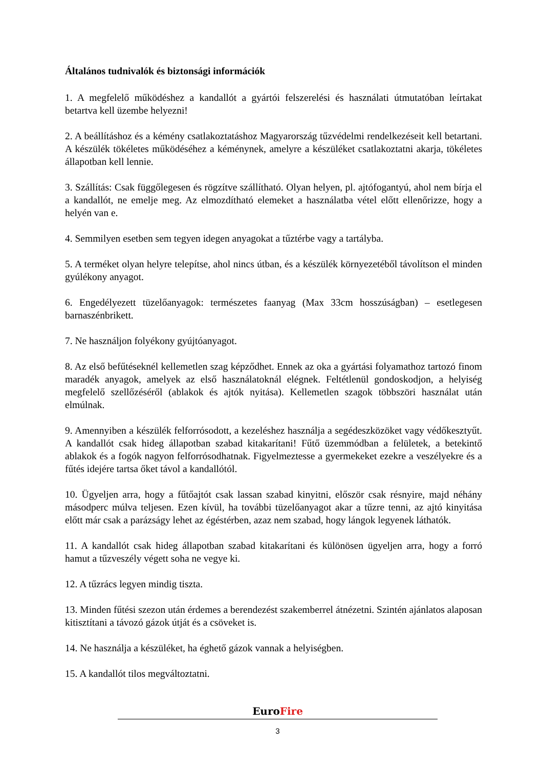Általános tudnivalók és biztonsági információk
1. A megfelelő működéshez a kandallót a gyártói felszerelési és használati útmutatóban leírtakat betartva kell üzembe helyezni!
2. A beállításhoz és a kémény csatlakoztatáshoz Magyarország tűzvédelmi rendelkezéseit kell betartani. A készülék tökéletes működéséhez a kéménynek, amelyre a készüléket csatlakoztatni akarja, tökéletes állapotban kell lennie.
3. Szállítás: Csak függőlegesen és rögzítve szállítható. Olyan helyen, pl. ajtófogantyú, ahol nem bírja el a kandallót, ne emelje meg. Az elmozdítható elemeket a használatba vétel előtt ellenőrizze, hogy a helyén van e.
4. Semmilyen esetben sem tegyen idegen anyagokat a tűztérbe vagy a tartályba.
5. A terméket olyan helyre telepítse, ahol nincs útban, és a készülék környezetéből távolítson el minden gyúlékony anyagot.
6. Engedélyezett tüzelőanyagok: természetes faanyag (Max 33cm hosszúságban) – esetlegesen barnaszénbrikett.
7. Ne használjon folyékony gyújtóanyagot.
8. Az első befűtéseknél kellemetlen szag képződhet. Ennek az oka a gyártási folyamathoz tartozó finom maradék anyagok, amelyek az első használatoknál elégnek. Feltétlenül gondoskodjon, a helyiség megfelelő szellőzéséről (ablakok és ajtók nyitása). Kellemetlen szagok többszöri használat után elmúlnak.
9. Amennyiben a készülék felforrósodott, a kezeléshez használja a segédeszközöket vagy védőkesztyűt. A kandallót csak hideg állapotban szabad kitakarítani! Fűtő üzemmódban a felületek, a betekintő ablakok és a fogók nagyon felforrósodhatnak. Figyelmeztesse a gyermekeket ezekre a veszélyekre és a fűtés idejére tartsa őket távol a kandallótól.
10. Ügyeljen arra, hogy a fűtőajtót csak lassan szabad kinyitni, először csak résnyire, majd néhány másodperc múlva teljesen. Ezen kívül, ha további tüzelőanyagot akar a tűzre tenni, az ajtó kinyitása előtt már csak a parázságy lehet az égéstérben, azaz nem szabad, hogy lángok legyenek láthatók.
11. A kandallót csak hideg állapotban szabad kitakarítani és különösen ügyeljen arra, hogy a forró hamut a tűzveszély végett soha ne vegye ki.
12. A tűzrács legyen mindig tiszta.
13. Minden fűtési szezon után érdemes a berendezést szakemberrel átnézetni. Szintén ajánlatos alaposan kitisztítani a távozó gázok útját és a csöveket is.
14. Ne használja a készüléket, ha éghető gázok vannak a helyiségben.
15. A kandallót tilos megváltoztatni.
EuroFire
3